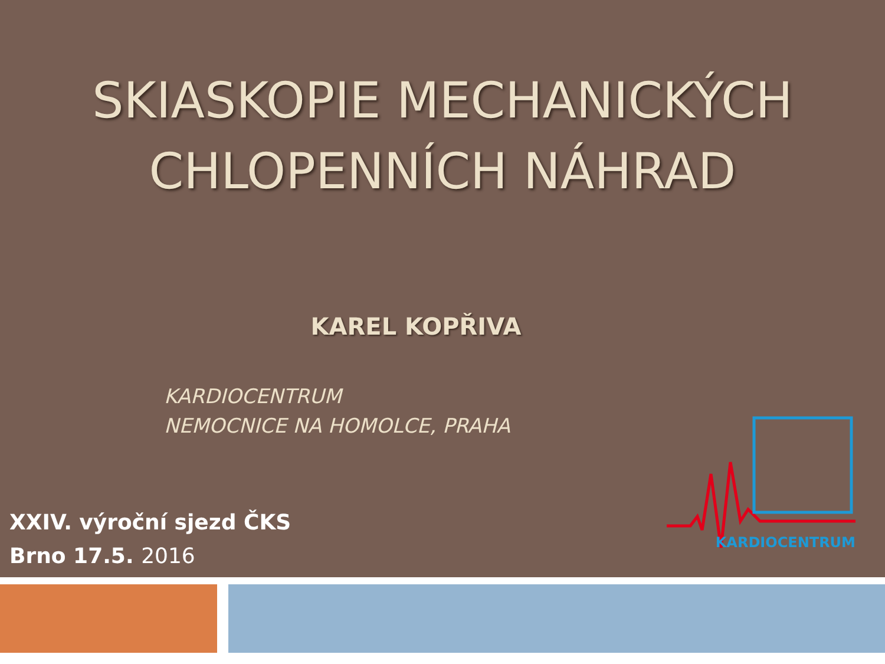SKIASKOPIE MECHANICKÝCH
CHLOPENNÍCH NÁHRAD
KAREL KOPŘIVA
KARDIOCENTRUM
NEMOCNICE NA HOMOLCE, PRAHA
XXIV. výroční sjezd ČKS
Brno 17.5. 2016
KARDIOCENTRUM